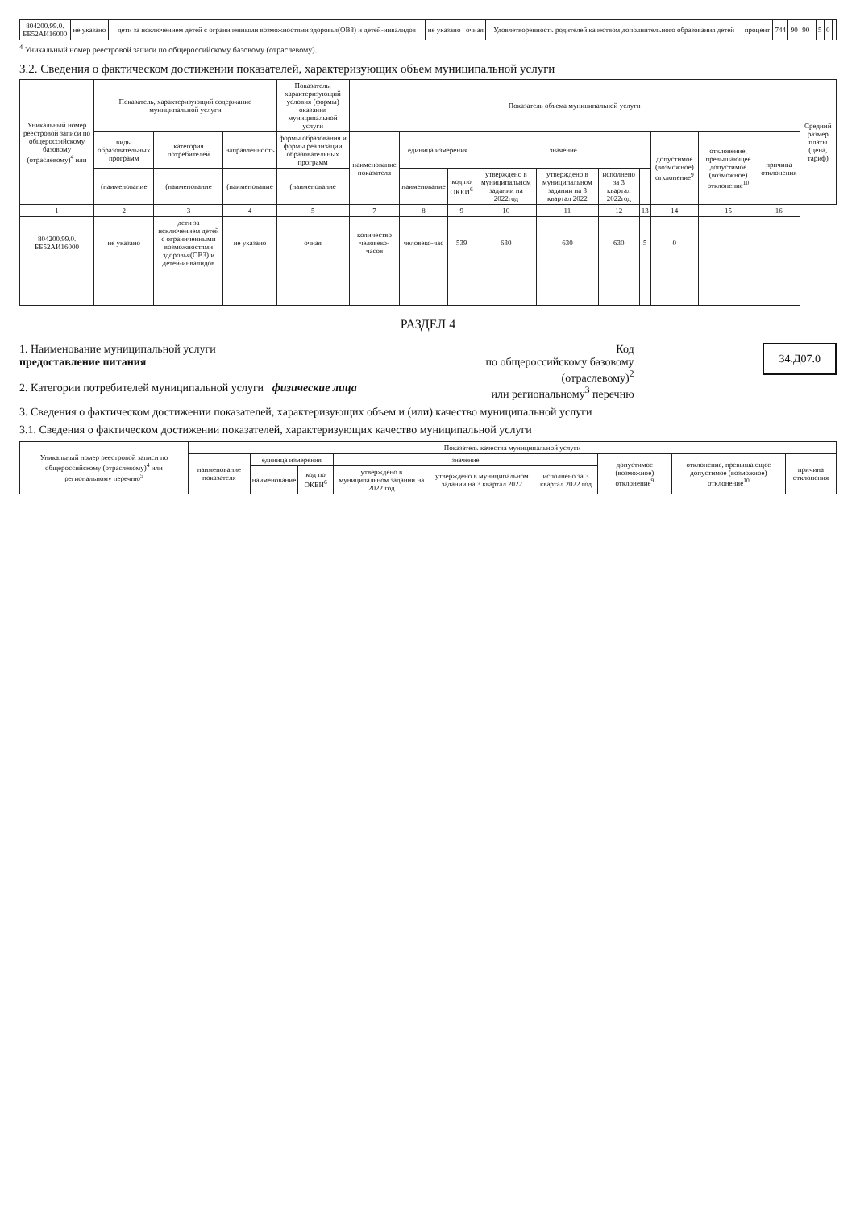| 804200.99.0. ББ52АИ16000 | не указано | дети за исключением детей с ограниченными возможностями здоровья(ОВЗ) и детей-инвалидов | не указано | очная | Удовлетворенность родителей качеством дополнительного образования детей | процент | 744 | 90 | 90 | | 5 | 0 | |
<sup>4</sup> Уникальный номер реестровой записи по общероссийскому базовому (отраслевому).
3.2. Сведения о фактическом достижении показателей, характеризующих объем муниципальной услуги
| Уникальный номер реестровой записи по общероссийскому базовому (отраслевому)<sup>4</sup> или | Показатель, характеризующий содержание муниципальной услуги | | | Показатель, характеризующий условия (формы) оказания муниципальной услуги | Показатель объема муниципальной услуги | | | | | | | | | | Средний размер платы (цена, тариф) |
| --- | --- | --- | --- | --- | --- | --- | --- | --- | --- | --- | --- | --- | --- | --- | --- |
| | виды образовательных программ | категория потребителей | направленность | формы образования и формы реализации образовательных программ | наименование показателя | единица измерения | | значение | | | | допустимое (возможное) отклонение<sup>9</sup> | отклонение, превышающее допустимое (возможное) отклонение<sup>10</sup> | причина отклонения | |
| | (наименование | (наименование | (наименование | (наименование | | наименование | код по ОКЕИ<sup>6</sup> | утверждено в муниципальном задании на 2022год | утверждено в муниципальном задании на 3 квартал 2022 | исполнено за 3 квартал 2022год | | | | | |
| 1 | 2 | 3 | 4 | 5 | 7 | 8 | 9 | 10 | 11 | 12 | 13 | 14 | 15 | 16 | |
| 804200.99.0. ББ52АИ16000 | не указано | дети за исключением детей с ограниченными возможностями здоровья(ОВЗ) и детей-инвалидов | не указано | очная | количество человеко-часов | человеко-час | 539 | 630 | 630 | 630 | 5 | 0 | | | |
РАЗДЕЛ 4
1. Наименование муниципальной услуги
предоставление питания
2. Категории потребителей муниципальной услуги физические лица
Код
по общероссийскому базовому
(отраслевому)<sup>2</sup>
или региональному<sup>3</sup> перечню
34.Д07.0
3. Сведения о фактическом достижении показателей, характеризующих объем и (или) качество муниципальной услуги
3.1. Сведения о фактическом достижении показателей, характеризующих качество муниципальной услуги
| Уникальный номер реестровой записи по общероссийскому (отраслевому)<sup>4</sup> или региональному перечню<sup>5</sup> | Показатель качества муниципальной услуги | | | | | | | | |
| --- | --- | --- | --- | --- | --- | --- | --- | --- | --- |
| | наименование показателя | единица измерения | | значение | | | допустимое (возможное) отклонение<sup>9</sup> | отклонение, превышающее допустимое (возможное) отклонение<sup>10</sup> | причина отклонения |
| | | наименование | код по ОКЕИ<sup>6</sup> | утверждено в муниципальном задании на 2022 год | утверждено в муниципальном задании на 3 квартал 2022 | исполнено за 3 квартал 2022 год | | | |